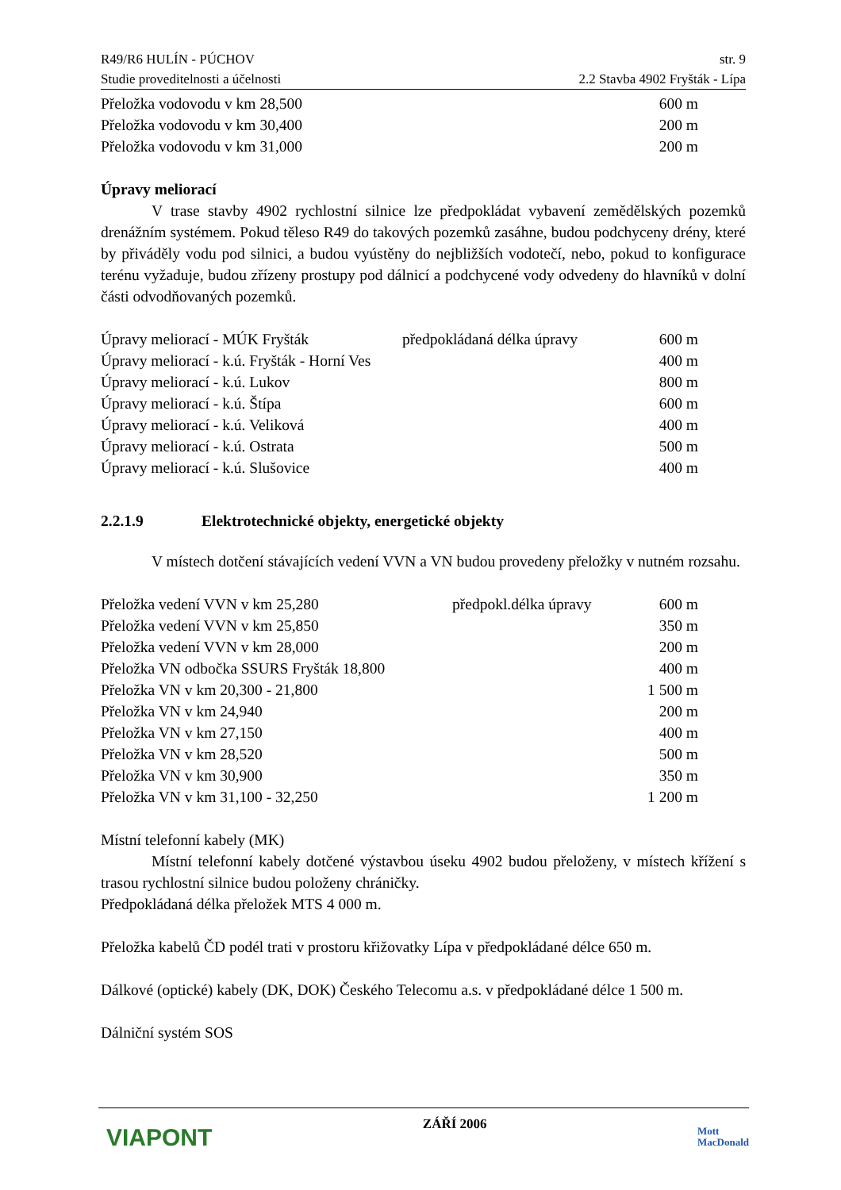R49/R6 HULÍN - PÚCHOV str. 9
Studie proveditelnosti a účelnosti 2.2 Stavba 4902 Fryšták - Lípa
| Přeložka vodovodu v km 28,500 | 600 m |
| Přeložka vodovodu v km 30,400 | 200 m |
| Přeložka vodovodu v km 31,000 | 200 m |
Úpravy meliorací
V trase stavby 4902 rychlostní silnice lze předpokládat vybavení zemědělských pozemků drenážním systémem. Pokud těleso R49 do takových pozemků zasáhne, budou podchyceny drény, které by přiváděly vodu pod silnici, a budou vyústěny do nejbližších vodotečí, nebo, pokud to konfigurace terénu vyžaduje, budou zřízeny prostupy pod dálnicí a podchycené vody odvedeny do hlavníků v dolní části odvodňovaných pozemků.
| Úpravy meliorací - MÚK Fryšták | předpokládaná délka úpravy | 600 m |
| Úpravy meliorací - k.ú. Fryšták - Horní Ves | | 400 m |
| Úpravy meliorací - k.ú. Lukov | | 800 m |
| Úpravy meliorací - k.ú. Štípa | | 600 m |
| Úpravy meliorací - k.ú. Veliková | | 400 m |
| Úpravy meliorací - k.ú. Ostrata | | 500 m |
| Úpravy meliorací - k.ú. Slušovice | | 400 m |
2.2.1.9 Elektrotechnické objekty, energetické objekty
V místech dotčení stávajících vedení VVN a VN budou provedeny přeložky v nutném rozsahu.
| Přeložka vedení VVN v km 25,280 | předpokl.délka úpravy | 600 m |
| Přeložka vedení VVN v km 25,850 | | 350 m |
| Přeložka vedení VVN v km 28,000 | | 200 m |
| Přeložka VN odbočka SSURS Fryšták 18,800 | | 400 m |
| Přeložka VN v km 20,300 - 21,800 | | 1 500 m |
| Přeložka VN v km 24,940 | | 200 m |
| Přeložka VN v km 27,150 | | 400 m |
| Přeložka VN v km 28,520 | | 500 m |
| Přeložka VN v km 30,900 | | 350 m |
| Přeložka VN v km 31,100 - 32,250 | | 1 200 m |
Místní telefonní kabely (MK)
Místní telefonní kabely dotčené výstavbou úseku 4902 budou přeloženy, v místech křížení s trasou rychlostní silnice budou položeny chráničky.
Předpokládaná délka přeložek MTS 4 000 m.
Přeložka kabelů ČD podél trati v prostoru křižovatky Lípa v předpokládané délce 650 m.
Dálkové (optické) kabely (DK, DOK) Českého Telecomu a.s. v předpokládané délce 1 500 m.
Dálniční systém SOS
VIAPONT
ZÁŘÍ 2006
Mott
MacDonald